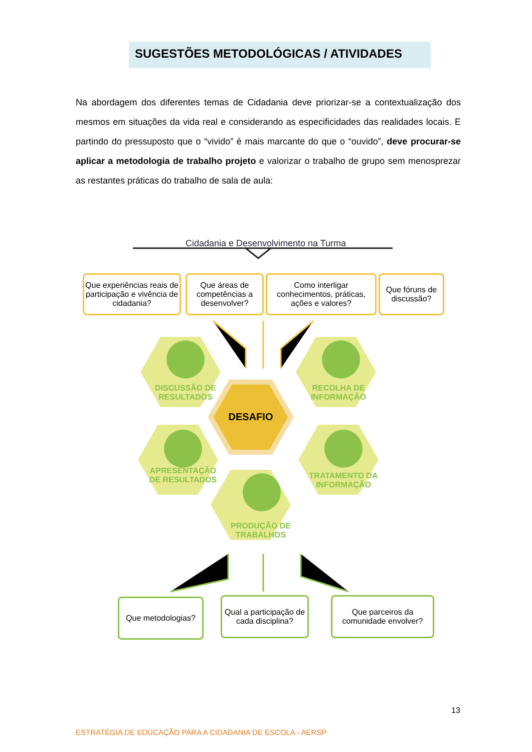SUGESTÕES METODOLÓGICAS / ATIVIDADES
Na abordagem dos diferentes temas de Cidadania deve priorizar-se a contextualização dos mesmos em situações da vida real e considerando as especificidades das realidades locais. E partindo do pressuposto que o “vivido” é mais marcante do que o “ouvido”, deve procurar-se aplicar a metodologia de trabalho projeto e valorizar o trabalho de grupo sem menosprezar as restantes práticas do trabalho de sala de aula:
Que experiências reais de participação e vivência de cidadania?
Que áreas de competências a desenvolver?
Como interligar conhecimentos, práticas, ações e valores?
Que fóruns de discussão?
Cidadania e Desenvolvimento na Turma
DISCUSSÃO DE RESULTADOS
RECOLHA DE INFORMAÇÃO
DESAFIO
APRESENTAÇÃO DE RESULTADOS
TRATAMENTO DA INFORMAÇÃO
PRODUÇÃO DE TRABALHOS
Que metodologias?
Qual a participação de cada disciplina?
Que parceiros da comunidade envolver?
13
ESTRATÉGIA DE EDUCAÇÃO PARA A CIDADANIA DE ESCOLA - AERSP